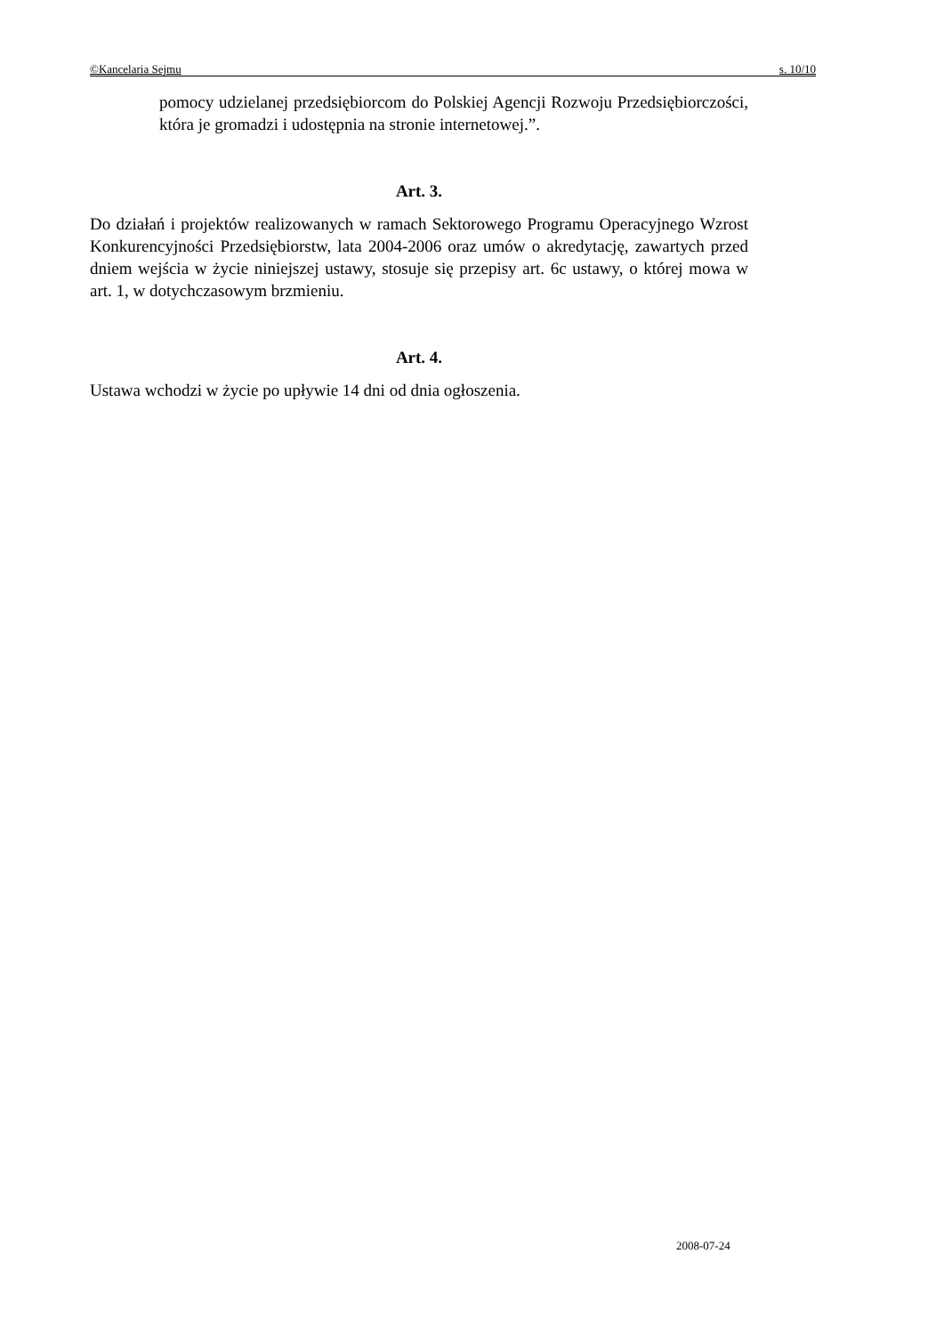©Kancelaria Sejmu s. 10/10
pomocy udzielanej przedsiębiorcom do Polskiej Agencji Rozwoju Przedsiębiorczości, która je gromadzi i udostępnia na stronie internetowej.”.
Art. 3.
Do działań i projektów realizowanych w ramach Sektorowego Programu Operacyjnego Wzrost Konkurencyjności Przedsiębiorstw, lata 2004-2006 oraz umów o akredytację, zawartych przed dniem wejścia w życie niniejszej ustawy, stosuje się przepisy art. 6c ustawy, o której mowa w art. 1, w dotychczasowym brzmieniu.
Art. 4.
Ustawa wchodzi w życie po upływie 14 dni od dnia ogłoszenia.
2008-07-24